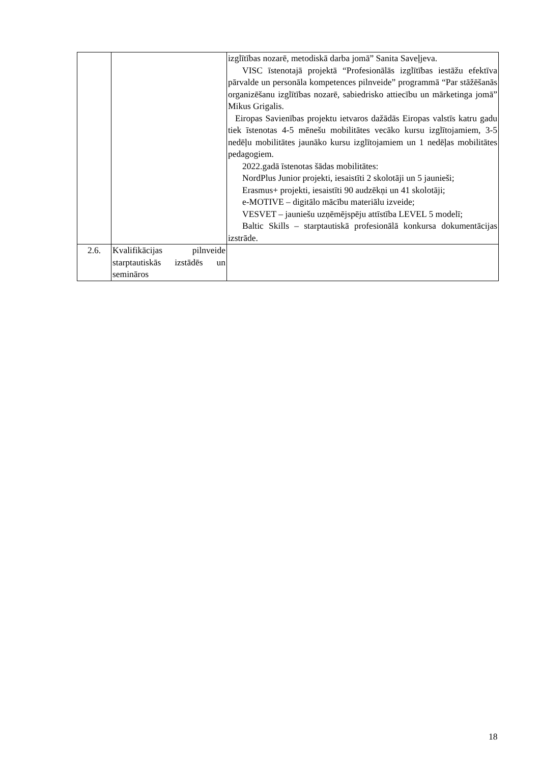| | | izglītības nozarē, metodiskā darba jomā” Sanita Saveļjeva. VISC īstenotajā projektā “Profesionālās izglītības iestāžu efektīva pārvalde un personāla kompetences pilnveide” programmā “Par stāžēšanās organizēšanu izglītības nozarē, sabiedrisko attiecību un mārketinga jomā” Mikus Grigalis. Eiropas Savienības projektu ietvaros dažādās Eiropas valstīs katru gadu tiek īstenotas 4-5 mēnešu mobilitātes vecāko kursu izglītojamiem, 3-5 nedēļu mobilitātes jaunāko kursu izglītojamiem un 1 nedēļas mobilitātes pedagogiem. 2022.gadā īstenotas šādas mobilitātes: NordPlus Junior projekti, iesaistīti 2 skolotāji un 5 jaunieši; Erasmus+ projekti, iesaistīti 90 audzēkņi un 41 skolotāji; e-MOTIVE – digitālo mācību materiālu izveide; VESVET – jauniešu uzņēmējspēju attīstība LEVEL 5 modelī; Baltic Skills – starptautiskā profesionālā konkursa dokumentācijas izstrāde. |
| 2.6. | Kvalifikācijas pilnveide starptautiskās izstādēs un semināros | |
18